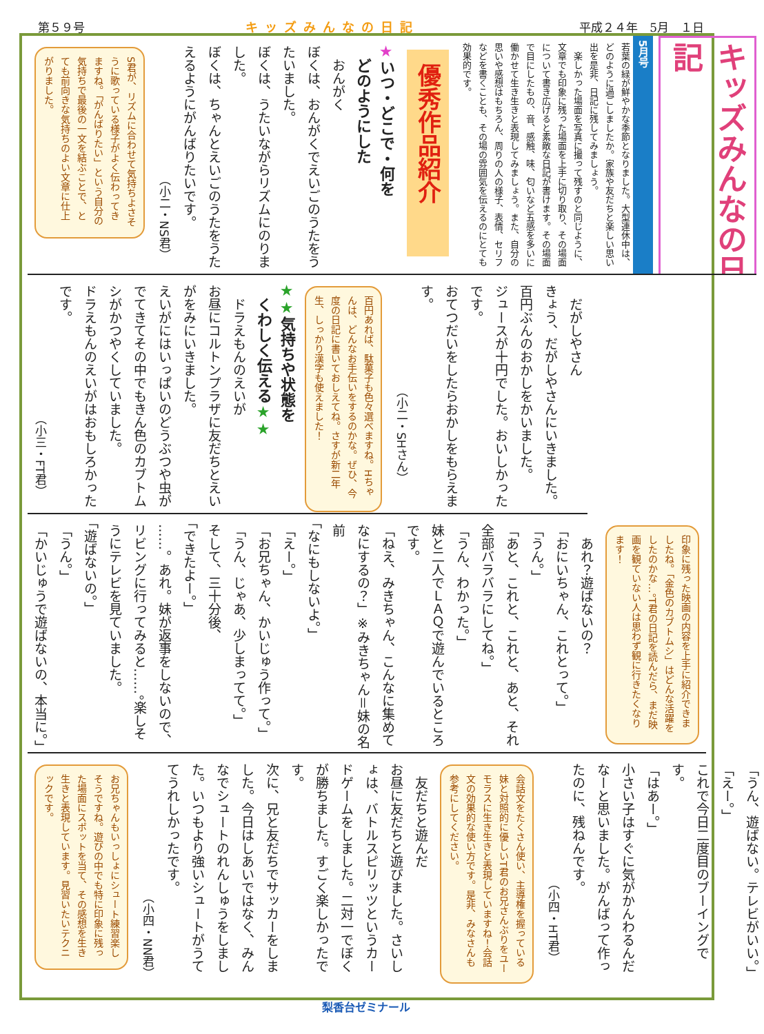第５９号 キッズみんなの日記 平成２４年　5月　１日
キッズみんなの日記
5月号
若葉の緑が鮮やかな季節となりました。大型連休中は、どのように過ごしましたか。家族や友だちと楽しい思い出を是非、日記に残してみましょう。
　楽しかった場面を写真に撮って残すのと同じように、文章でも印象に残った場面を上手に切り取り、その場面について書き広げると素敵な日記が書けます。その場面で目にしたもの、音、感触、味、匂いなど五感を多いに働かせて生き生きと表現してみましょう。また、自分の思いや感想はもちろん、周りの人の様子、表情、セリフなどを書くことも、その場の雰囲気を伝えるのにとても効果的です。
優秀作品紹介
★いつ・どこで・何を
　どのようにした
　おんがく
ぼくは、おんがくでえいごのうたをうたいました。
ぼくは、うたいながらリズムにのりました。
ぼくは、ちゃんとえいごのうたをうたえるようにがんばりたいです。
（小二・NS君）
S君が、リズムに合わせて気持ちよさそうに歌っている様子がよく伝わってきますね。「がんばりたい」という自分の気持ちで最後の一文を結ぶことで、とても前向きな気持ちのよい文章に仕上がりました。
　だがしやさん
きょう、だがしやさんにいきました。百円ぶんのおかしをかいました。
ジュースが十円でした。おいしかったです。
おてつだいをしたらおかしをもらえます。
（小二・SHさん）
百円あれば、駄菓子も色々選べますね。Hちゃんは、どんなお手伝いをするのかな。ぜひ、今度の日記に書いておしえてね。さすが新二年生、しっかり漢字も使えました！
★★気持ちや状態を
　くわしく伝える★★
　ドラえもんのえいが
お昼にコルトンプラザに友だちとえいがをみにいきました。
えいがにはいっぱいのどうぶつや虫がでてきてその中でもきん色のカブトムシがかつやくしていました。
ドラえもんのえいがはおもしろかったです。
（小三・FT君）
印象に残った映画の内容を上手に紹介できましたね。「金色のカブトムシ」はどんな活躍をしたのかな…。T君の日記を読んだら、まだ映画を観ていない人は思わず観に行きたくなります！
　あれ？遊ばないの？
「おにいちゃん、これとって。」
「うん。」
「あと、これと、これと、あと、それ全部バラバラにしてね。」
「うん、わかった。」
妹と二人でＬＡＱで遊んでいるところです。
「ねえ、みきちゃん、こんなに集めてなにするの？」※みきちゃん＝妹の名前
「なにもしないよ。」
「えー。」
「お兄ちゃん、かいじゅう作って。」
「うん、じゃあ、少しまってて。」
そして、三十分後、
「できたよー。」
……。あれ。妹が返事をしないので、リビングに行ってみると……。楽しそうにテレビを見ていました。
「遊ばないの。」
「うん。」
「かいじゅうで遊ばないの、本当に。」
「うん、遊ばない。テレビがいい。」
「えー。」
これで今日二度目のブーイングです。
「はあー。」
小さい子はすぐに気がかんわるんだなーと思いました。がんばって作ったのに、残ねんです。
（小四・HT君）
会話文をたくさん使い、主導権を握っている妹と対照的に優しいT君のお兄さんぶりをユーモラスに生き生きと表現していますね！会話文の効果的な使い方です。是非、みなさんも参考にしてください。
　友だちと遊んだ
お昼に友だちと遊びました。さいしょは、バトルスピリッツというカードゲームをしました。二対一でぼくが勝ちました。すごく楽しかったです。
次に、兄と友だちでサッカーをしました。今日はしあいではなく、みんなでシュートのれんしゅうをしました。いつもより強いシュートがうててうれしかったです。
（小四・NN君）
お兄ちゃんもいっしょにシュート練習楽しそうですね。遊びの中でも特に印象に残った場面にスポットを当て、その感想を生き生きと表現しています。見習いたいテクニックです。
梨香台ゼミナール